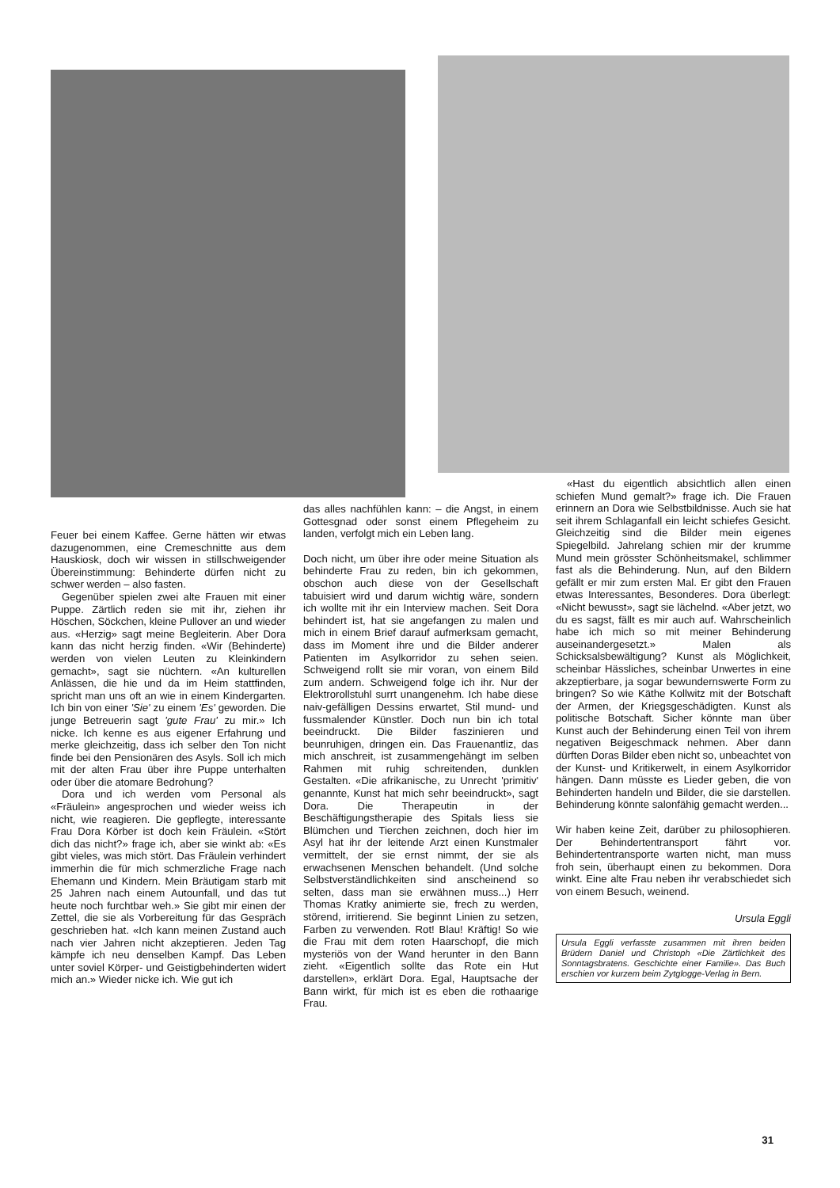Feuer bei einem Kaffee. Gerne hätten wir etwas dazugenommen, eine Cremeschnitte aus dem Hauskiosk, doch wir wissen in stillschweigender Übereinstimmung: Behinderte dürfen nicht zu schwer werden – also fasten.
Gegenüber spielen zwei alte Frauen mit einer Puppe. Zärtlich reden sie mit ihr, ziehen ihr Höschen, Söckchen, kleine Pullover an und wieder aus. «Herzig» sagt meine Begleiterin. Aber Dora kann das nicht herzig finden. «Wir (Behinderte) werden von vielen Leuten zu Kleinkindern gemacht», sagt sie nüchtern. «An kulturellen Anlässen, die hie und da im Heim stattfinden, spricht man uns oft an wie in einem Kindergarten. Ich bin von einer 'Sie' zu einem 'Es' geworden. Die junge Betreuerin sagt 'gute Frau' zu mir.» Ich nicke. Ich kenne es aus eigener Erfahrung und merke gleichzeitig, dass ich selber den Ton nicht finde bei den Pensionären des Asyls. Soll ich mich mit der alten Frau über ihre Puppe unterhalten oder über die atomare Bedrohung?
Dora und ich werden vom Personal als «Fräulein» angesprochen und wieder weiss ich nicht, wie reagieren. Die gepflegte, interessante Frau Dora Körber ist doch kein Fräulein. «Stört dich das nicht?» frage ich, aber sie winkt ab: «Es gibt vieles, was mich stört. Das Fräulein verhindert immerhin die für mich schmerzliche Frage nach Ehemann und Kindern. Mein Bräutigam starb mit 25 Jahren nach einem Autounfall, und das tut heute noch furchtbar weh.» Sie gibt mir einen der Zettel, die sie als Vorbereitung für das Gespräch geschrieben hat. «Ich kann meinen Zustand auch nach vier Jahren nicht akzeptieren. Jeden Tag kämpfe ich neu denselben Kampf. Das Leben unter soviel Körper- und Geistigbehinderten widert mich an.» Wieder nicke ich. Wie gut ich
das alles nachfühlen kann: – die Angst, in einem Gottesgnad oder sonst einem Pflegeheim zu landen, verfolgt mich ein Leben lang.
Doch nicht, um über ihre oder meine Situation als behinderte Frau zu reden, bin ich gekommen, obschon auch diese von der Gesellschaft tabuisiert wird und darum wichtig wäre, sondern ich wollte mit ihr ein Interview machen. Seit Dora behindert ist, hat sie angefangen zu malen und mich in einem Brief darauf aufmerksam gemacht, dass im Moment ihre und die Bilder anderer Patienten im Asylkorridor zu sehen seien. Schweigend rollt sie mir voran, von einem Bild zum andern. Schweigend folge ich ihr. Nur der Elektrorollstuhl surrt unangenehm. Ich habe diese naiv-gefälligen Dessins erwartet, Stil mund- und fussmalender Künstler. Doch nun bin ich total beeindruckt. Die Bilder faszinieren und beunruhigen, dringen ein. Das Frauenantliz, das mich anschreit, ist zusammengehängt im selben Rahmen mit ruhig schreitenden, dunklen Gestalten. «Die afrikanische, zu Unrecht 'primitiv' genannte, Kunst hat mich sehr beeindruckt», sagt Dora. Die Therapeutin in der Beschäftigungstherapie des Spitals liess sie Blümchen und Tierchen zeichnen, doch hier im Asyl hat ihr der leitende Arzt einen Kunstmaler vermittelt, der sie ernst nimmt, der sie als erwachsenen Menschen behandelt. (Und solche Selbstverständlichkeiten sind anscheinend so selten, dass man sie erwähnen muss...) Herr Thomas Kratky animierte sie, frech zu werden, störend, irritierend. Sie beginnt Linien zu setzen, Farben zu verwenden. Rot! Blau! Kräftig! So wie die Frau mit dem roten Haarschopf, die mich mysteriös von der Wand herunter in den Bann zieht. «Eigentlich sollte das Rote ein Hut darstellen», erklärt Dora. Egal, Hauptsache der Bann wirkt, für mich ist es eben die rothaarige Frau.
«Hast du eigentlich absichtlich allen einen schiefen Mund gemalt?» frage ich. Die Frauen erinnern an Dora wie Selbstbildnisse. Auch sie hat seit ihrem Schlaganfall ein leicht schiefes Gesicht. Gleichzeitig sind die Bilder mein eigenes Spiegelbild. Jahrelang schien mir der krumme Mund mein grösster Schönheitsmakel, schlimmer fast als die Behinderung. Nun, auf den Bildern gefällt er mir zum ersten Mal. Er gibt den Frauen etwas Interessantes, Besonderes. Dora überlegt: «Nicht bewusst», sagt sie lächelnd. «Aber jetzt, wo du es sagst, fällt es mir auch auf. Wahrscheinlich habe ich mich so mit meiner Behinderung auseinandergesetzt.» Malen als Schicksalsbewältigung? Kunst als Möglichkeit, scheinbar Hässliches, scheinbar Unwertes in eine akzeptierbare, ja sogar bewundernswerte Form zu bringen? So wie Käthe Kollwitz mit der Botschaft der Armen, der Kriegsgeschädigten. Kunst als politische Botschaft. Sicher könnte man über Kunst auch der Behinderung einen Teil von ihrem negativen Beigeschmack nehmen. Aber dann dürften Doras Bilder eben nicht so, unbeachtet von der Kunst- und Kritikerwelt, in einem Asylkorridor hängen. Dann müsste es Lieder geben, die von Behinderten handeln und Bilder, die sie darstellen. Behinderung könnte salonfähig gemacht werden...
Wir haben keine Zeit, darüber zu philosophieren. Der Behindertentransport fährt vor. Behindertentransporte warten nicht, man muss froh sein, überhaupt einen zu bekommen. Dora winkt. Eine alte Frau neben ihr verabschiedet sich von einem Besuch, weinend.
Ursula Eggli
Ursula Eggli verfasste zusammen mit ihren beiden Brüdern Daniel und Christoph «Die Zärtlichkeit des Sonntagsbratens. Geschichte einer Familie». Das Buch erschien vor kurzem beim Zytglogge-Verlag in Bern.
31